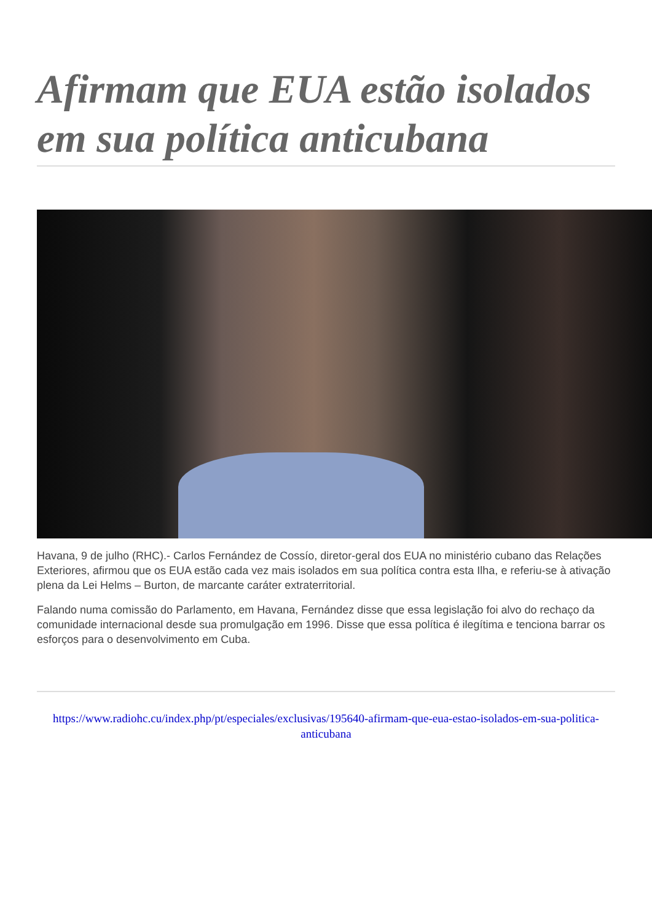Afirmam que EUA estão isolados em sua política anticubana
Havana, 9 de julho (RHC).- Carlos Fernández de Cossío, diretor-geral dos EUA no ministério cubano das Relações Exteriores, afirmou que os EUA estão cada vez mais isolados em sua política contra esta Ilha, e referiu-se à ativação plena da Lei Helms – Burton, de marcante caráter extraterritorial.
Falando numa comissão do Parlamento, em Havana, Fernández disse que essa legislação foi alvo do rechaço da comunidade internacional desde sua promulgação em 1996. Disse que essa política é ilegítima e tenciona barrar os esforços para o desenvolvimento em Cuba.
https://www.radiohc.cu/index.php/pt/especiales/exclusivas/195640-afirmam-que-eua-estao-isolados-em-sua-politica-anticubana